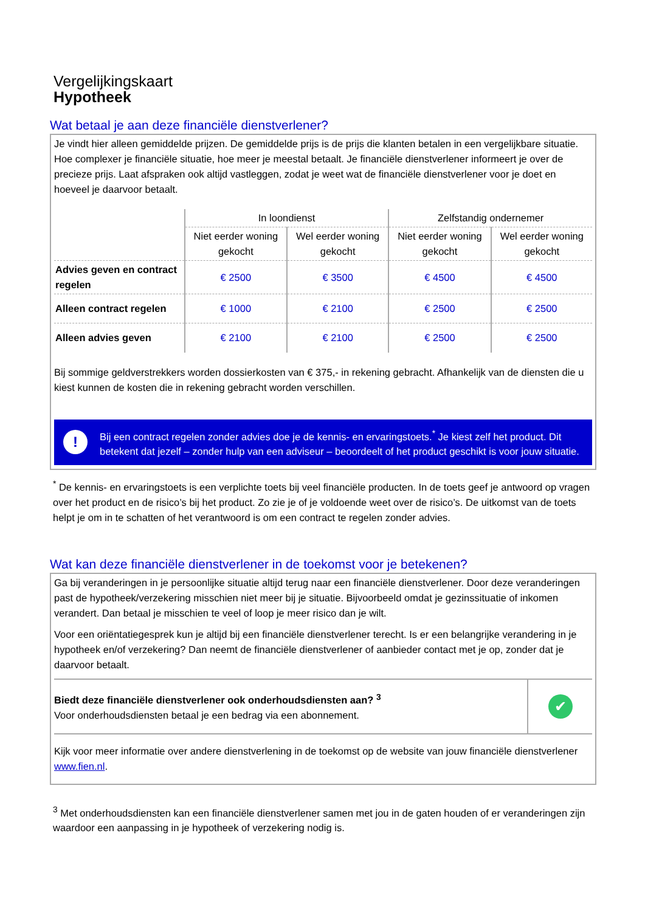Vergelijkingskaart
Hypotheek
Wat betaal je aan deze financiële dienstverlener?
Je vindt hier alleen gemiddelde prijzen. De gemiddelde prijs is de prijs die klanten betalen in een vergelijkbare situatie. Hoe complexer je financiële situatie, hoe meer je meestal betaalt. Je financiële dienstverlener informeert je over de precieze prijs. Laat afspraken ook altijd vastleggen, zodat je weet wat de financiële dienstverlener voor je doet en hoeveel je daarvoor betaalt.
| | In loondienst | | Zelfstandig ondernemer | |
| --- | --- | --- | --- | --- |
| | Niet eerder woning gekocht | Wel eerder woning gekocht | Niet eerder woning gekocht | Wel eerder woning gekocht |
| Advies geven en contract regelen | € 2500 | € 3500 | € 4500 | € 4500 |
| Alleen contract regelen | € 1000 | € 2100 | € 2500 | € 2500 |
| Alleen advies geven | € 2100 | € 2100 | € 2500 | € 2500 |
Bij sommige geldverstrekkers worden dossierkosten van € 375,- in rekening gebracht. Afhankelijk van de diensten die u kiest kunnen de kosten die in rekening gebracht worden verschillen.
!
Bij een contract regelen zonder advies doe je de kennis- en ervaringstoets.<sup>*</sup> Je kiest zelf het product. Dit betekent dat jezelf – zonder hulp van een adviseur – beoordeelt of het product geschikt is voor jouw situatie.
<sup>*</sup> De kennis- en ervaringstoets is een verplichte toets bij veel financiële producten. In de toets geef je antwoord op vragen over het product en de risico’s bij het product. Zo zie je of je voldoende weet over de risico’s. De uitkomst van de toets helpt je om in te schatten of het verantwoord is om een contract te regelen zonder advies.
Wat kan deze financiële dienstverlener in de toekomst voor je betekenen?
Ga bij veranderingen in je persoonlijke situatie altijd terug naar een financiële dienstverlener. Door deze veranderingen past de hypotheek/verzekering misschien niet meer bij je situatie. Bijvoorbeeld omdat je gezinssituatie of inkomen verandert. Dan betaal je misschien te veel of loop je meer risico dan je wilt.
Voor een oriëntatiegesprek kun je altijd bij een financiële dienstverlener terecht. Is er een belangrijke verandering in je hypotheek en/of verzekering? Dan neemt de financiële dienstverlener of aanbieder contact met je op, zonder dat je daarvoor betaalt.
Biedt deze financiële dienstverlener ook onderhoudsdiensten aan? <sup>3</sup>
Voor onderhoudsdiensten betaal je een bedrag via een abonnement.
✔
Kijk voor meer informatie over andere dienstverlening in de toekomst op de website van jouw financiële dienstverlener www.fien.nl.
<sup>3</sup> Met onderhoudsdiensten kan een financiële dienstverlener samen met jou in de gaten houden of er veranderingen zijn waardoor een aanpassing in je hypotheek of verzekering nodig is.